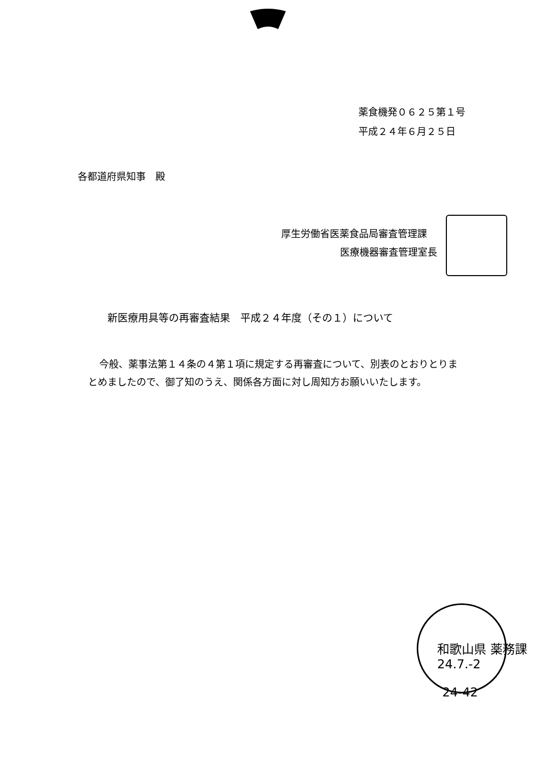薬食機発０６２５第１号
平成２４年６月２５日
各都道府県知事　殿
厚生労働省医薬食品局審査管理課
医療機器審査管理室長
新医療用具等の再審査結果　平成２４年度（その１）について
今般、薬事法第１４条の４第１項に規定する再審査について、別表のとおりとりまとめましたので、御了知のうえ、関係各方面に対し周知方お願いいたします。
和歌山県 薬務課 24.7.-2
24-42